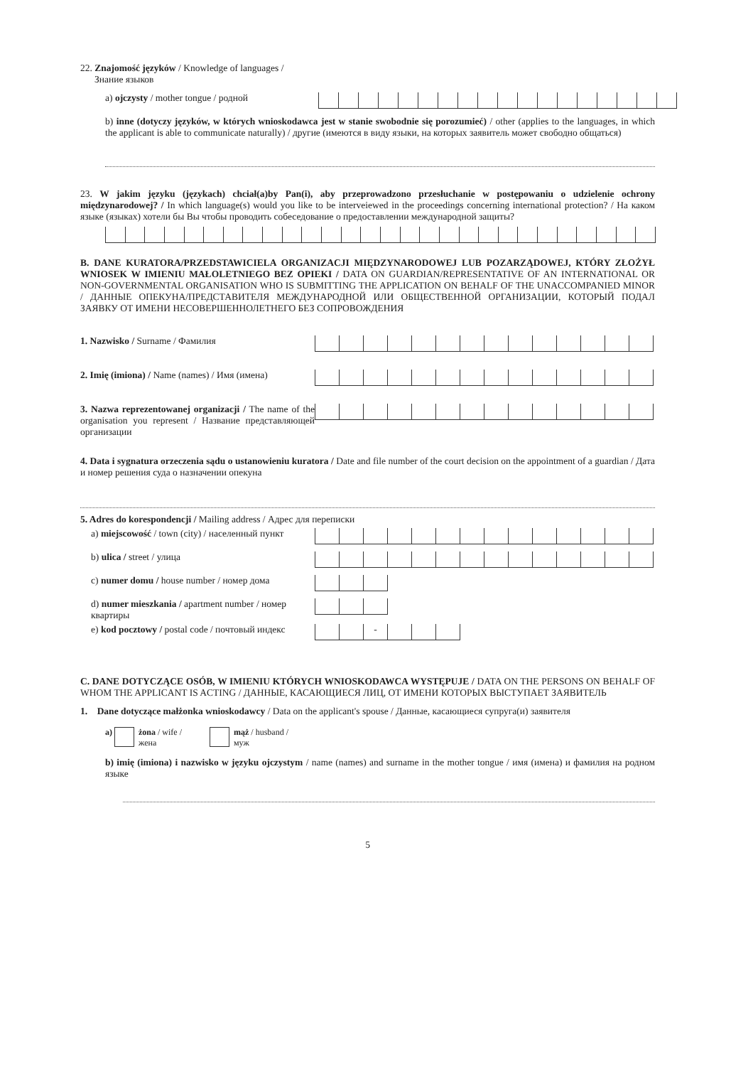22. Znajomość języków / Knowledge of languages /
Знание языков
a) ojczysty / mother tongue / родной
b) inne (dotyczy języków, w których wnioskodawca jest w stanie swobodnie się porozumieć) / other (applies to the languages, in which the applicant is able to communicate naturally) / другие (имеются в виду языки, на которых заявитель может свободно общаться)
23. W jakim języku (językach) chciał(a)by Pan(i), aby przeprowadzono przesłuchanie w postępowaniu o udzielenie ochrony międzynarodowej? / In which language(s) would you like to be interveiewed in the proceedings concerning international protection? / На каком языке (языках) хотели бы Вы чтобы проводить собеседование о предоставлении международной защиты?
B. DANE KURATORA/PRZEDSTAWICIELA ORGANIZACJI MIĘDZYNARODOWEJ LUB POZARZĄDOWEJ, KTÓRY ZŁOŻYŁ WNIOSEK W IMIENIU MAŁOLETNIEGO BEZ OPIEKI / DATA ON GUARDIAN/REPRESENTATIVE OF AN INTERNATIONAL OR NON-GOVERNMENTAL ORGANISATION WHO IS SUBMITTING THE APPLICATION ON BEHALF OF THE UNACCOMPANIED MINOR / ДАННЫЕ ОПЕКУНА/ПРЕДСТАВИТЕЛЯ МЕЖДУНАРОДНОЙ ИЛИ ОБЩЕСТВЕННОЙ ОРГАНИЗАЦИИ, КОТОРЫЙ ПОДАЛ ЗАЯВКУ ОТ ИМЕНИ НЕСОВЕРШЕННОЛЕТНЕГО БЕЗ СОПРОВОЖДЕНИЯ
1. Nazwisko / Surname / Фамилия
2. Imię (imiona) / Name (names) / Имя (имена)
3. Nazwa reprezentowanej organizacji / The name of the organisation you represent / Название представляющей организации
4. Data i sygnatura orzeczenia sądu o ustanowieniu kuratora / Date and file number of the court decision on the appointment of a guardian / Дата и номер решения суда о назначении опекуна
5. Adres do korespondencji / Mailing address / Адрес для переписки
a) miejscowość / town (city) / населенный пункт
b) ulica / street / улица
c) numer domu / house number / номер дома
d) numer mieszkania / apartment number / номер квартиры
e) kod pocztowy / postal code / почтовый индекс
-
C. DANE DOTYCZĄCE OSÓB, W IMIENIU KTÓRYCH WNIOSKODAWCA WYSTĘPUJE / DATA ON THE PERSONS ON BEHALF OF WHOM THE APPLICANT IS ACTING / ДАННЫЕ, КАСАЮЩИЕСЯ ЛИЦ, ОТ ИМЕНИ КОТОРЫХ ВЫСТУПАЕТ ЗАЯВИТЕЛЬ
1. Dane dotyczące małżonka wnioskodawcy / Data on the applicant's spouse / Данные, касающиеся супруга(и) заявителя
a) żona / wife /
жена mąż / husband /
муж
b) imię (imiona) i nazwisko w języku ojczystym / name (names) and surname in the mother tongue / имя (имена) и фамилия на родном языке
5